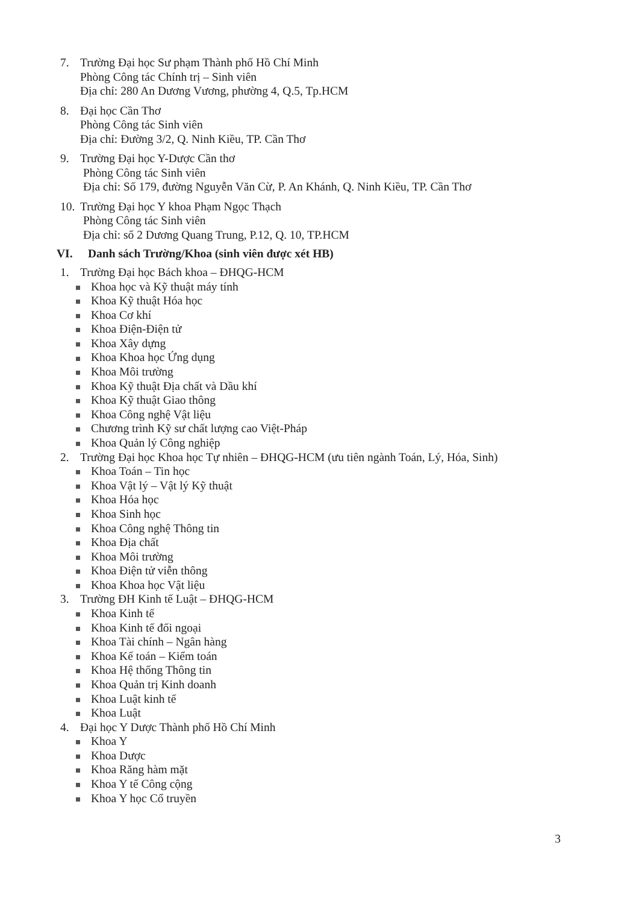7. Trường Đại học Sư phạm Thành phố Hồ Chí Minh
Phòng Công tác Chính trị – Sinh viên
Địa chỉ: 280 An Dương Vương, phường 4, Q.5, Tp.HCM
8. Đại học Cần Thơ
Phòng Công tác Sinh viên
Địa chỉ: Đường 3/2, Q. Ninh Kiều, TP. Cần Thơ
9. Trường Đại học Y-Dược Cần thơ
Phòng Công tác Sinh viên
Địa chỉ: Số 179, đường Nguyễn Văn Cừ, P. An Khánh, Q. Ninh Kiều, TP. Cần Thơ
10.
Trường Đại học Y khoa Phạm Ngọc Thạch
Phòng Công tác Sinh viên
Địa chỉ: số 2 Dương Quang Trung, P.12, Q. 10, TP.HCM
VI. Danh sách Trường/Khoa (sinh viên được xét HB)
1. Trường Đại học Bách khoa – ĐHQG-HCM
Khoa học và Kỹ thuật máy tính
Khoa Kỹ thuật Hóa học
Khoa Cơ khí
Khoa Điện-Điện tử
Khoa Xây dựng
Khoa Khoa học Ứng dụng
Khoa Môi trường
Khoa Kỹ thuật Địa chất và Dầu khí
Khoa Kỹ thuật Giao thông
Khoa Công nghệ Vật liệu
Chương trình Kỹ sư chất lượng cao Việt-Pháp
Khoa Quản lý Công nghiệp
2. Trường Đại học Khoa học Tự nhiên – ĐHQG-HCM (ưu tiên ngành Toán, Lý, Hóa, Sinh)
Khoa Toán – Tin học
Khoa Vật lý – Vật lý Kỹ thuật
Khoa Hóa học
Khoa Sinh học
Khoa Công nghệ Thông tin
Khoa Địa chất
Khoa Môi trường
Khoa Điện tử viễn thông
Khoa Khoa học Vật liệu
3. Trường ĐH Kinh tế Luật – ĐHQG-HCM
Khoa Kinh tế
Khoa Kinh tế đối ngoại
Khoa Tài chính – Ngân hàng
Khoa Kế toán – Kiểm toán
Khoa Hệ thống Thông tin
Khoa Quản trị Kinh doanh
Khoa Luật kinh tế
Khoa Luật
4. Đại học Y Dược Thành phố Hồ Chí Minh
Khoa Y
Khoa Dược
Khoa Răng hàm mặt
Khoa Y tế Công cộng
Khoa Y học Cổ truyền
3